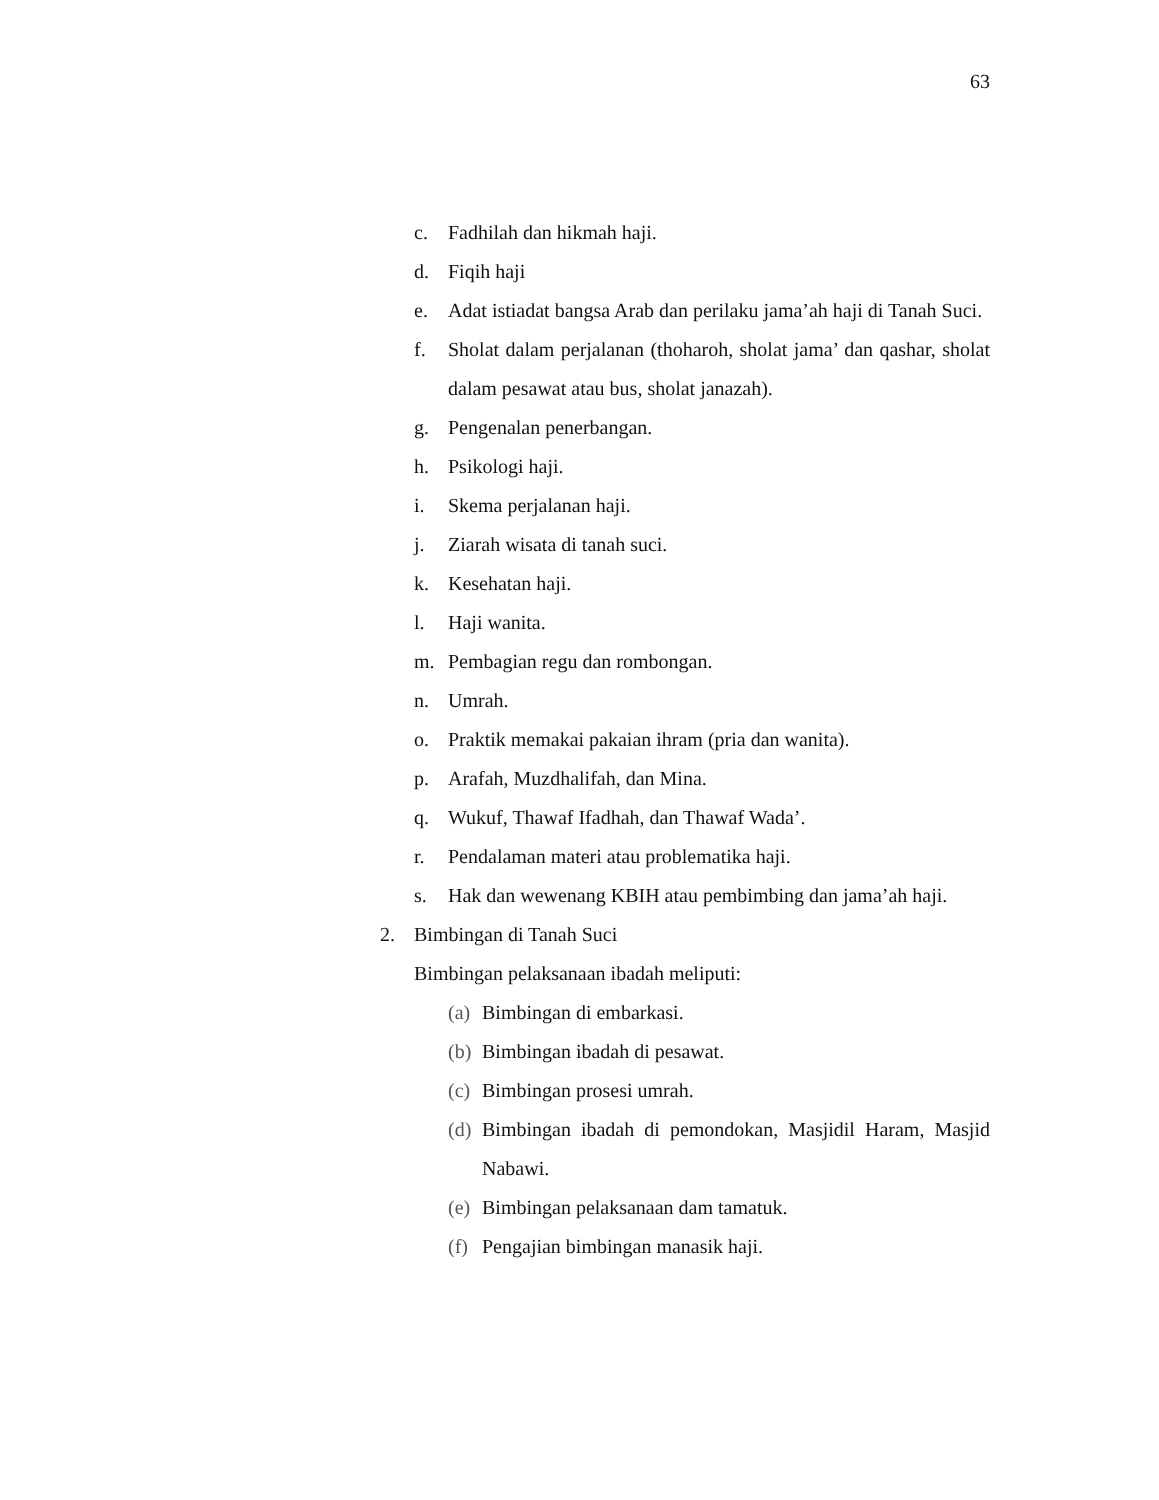63
c. Fadhilah dan hikmah haji.
d. Fiqih haji
e. Adat istiadat bangsa Arab dan perilaku jama’ah haji di Tanah Suci.
f. Sholat dalam perjalanan (thoharoh, sholat jama’ dan qashar, sholat dalam pesawat atau bus, sholat janazah).
g. Pengenalan penerbangan.
h. Psikologi haji.
i. Skema perjalanan haji.
j. Ziarah wisata di tanah suci.
k. Kesehatan haji.
l. Haji wanita.
m. Pembagian regu dan rombongan.
n. Umrah.
o. Praktik memakai pakaian ihram (pria dan wanita).
p. Arafah, Muzdhalifah, dan Mina.
q. Wukuf, Thawaf Ifadhah, dan Thawaf Wada’.
r. Pendalaman materi atau problematika haji.
s. Hak dan wewenang KBIH atau pembimbing dan jama’ah haji.
2. Bimbingan di Tanah Suci
Bimbingan pelaksanaan ibadah meliputi:
(a) Bimbingan di embarkasi.
(b) Bimbingan ibadah di pesawat.
(c) Bimbingan prosesi umrah.
(d) Bimbingan ibadah di pemondokan, Masjidil Haram, Masjid Nabawi.
(e) Bimbingan pelaksanaan dam tamatuk.
(f) Pengajian bimbingan manasik haji.